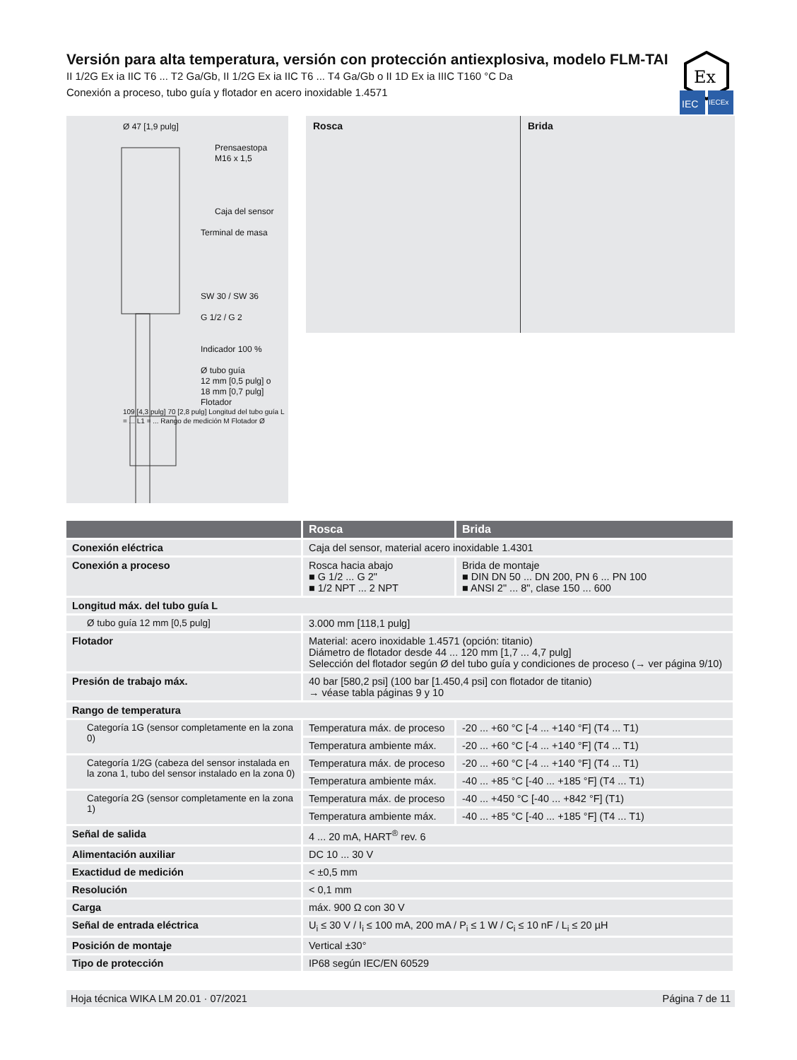Versión para alta temperatura, versión con protección antiexplosiva, modelo FLM-TAI
II 1/2G Ex ia IIC T6 ... T2 Ga/Gb, II 1/2G Ex ia IIC T6 ... T4 Ga/Gb o II 1D Ex ia IIIC T160 °C Da
Conexión a proceso, tubo guía y flotador en acero inoxidable 1.4571
Ex
IEC
IECEx
Ø 47 [1,9 pulg]
Prensaestopa
M16 x 1,5
Caja del sensor
Terminal de masa
SW 30 / SW 36
G 1/2 / G 2
Indicador 100 %
Ø tubo guía
12 mm [0,5 pulg] o
18 mm [0,7 pulg]
Flotador
109 [4,3 pulg] 70 [2,8 pulg] Longitud del tubo guía L = ... L1 = ... Rango de medición M Flotador Ø
Rosca Brida
| | Rosca | Brida | |
| --- | --- | --- | --- |
| Conexión eléctrica | Caja del sensor, material acero inoxidable 1.4301 | | |
| Conexión a proceso | Rosca hacia abajo ■ G 1/2 ... G 2" ■ 1/2 NPT ... 2 NPT | | Brida de montaje ■ DIN DN 50 ... DN 200, PN 6 ... PN 100 ■ ANSI 2" ... 8", clase 150 ... 600 |
| Longitud máx. del tubo guía L | | | |
| Ø tubo guía 12 mm [0,5 pulg] | 3.000 mm [118,1 pulg] | | |
| Flotador | Material: acero inoxidable 1.4571 (opción: titanio) Diámetro de flotador desde 44 ... 120 mm [1,7 ... 4,7 pulg] Selección del flotador según Ø del tubo guía y condiciones de proceso (→ ver página 9/10) | | |
| Presión de trabajo máx. | 40 bar [580,2 psi] (100 bar [1.450,4 psi] con flotador de titanio) → véase tabla páginas 9 y 10 | | |
| Rango de temperatura | | | |
| Categoría 1G (sensor completamente en la zona 0) | Temperatura máx. de proceso | -20 ... +60 °C [-4 ... +140 °F] (T4 ... T1) | |
| | Temperatura ambiente máx. | -20 ... +60 °C [-4 ... +140 °F] (T4 ... T1) | |
| Categoría 1/2G (cabeza del sensor instalada en la zona 1, tubo del sensor instalado en la zona 0) | Temperatura máx. de proceso | -20 ... +60 °C [-4 ... +140 °F] (T4 ... T1) | |
| | Temperatura ambiente máx. | -40 ... +85 °C [-40 ... +185 °F] (T4 ... T1) | |
| Categoría 2G (sensor completamente en la zona 1) | Temperatura máx. de proceso | -40 ... +450 °C [-40 ... +842 °F] (T1) | |
| | Temperatura ambiente máx. | -40 ... +85 °C [-40 ... +185 °F] (T4 ... T1) | |
| Señal de salida | 4 ... 20 mA, HART<sup>®</sup> rev. 6 | | |
| Alimentación auxiliar | DC 10 ... 30 V | | |
| Exactidud de medición | < ±0,5 mm | | |
| Resolución | < 0,1 mm | | |
| Carga | máx. 900 Ω con 30 V | | |
| Señal de entrada eléctrica | U<sub>i</sub> ≤ 30 V / I<sub>i</sub> ≤ 100 mA, 200 mA / P<sub>i</sub> ≤ 1 W / C<sub>i</sub> ≤ 10 nF / L<sub>i</sub> ≤ 20 µH | | |
| Posición de montaje | Vertical ±30° | | |
| Tipo de protección | IP68 según IEC/EN 60529 | | |
Hoja técnica WIKA LM 20.01 · 07/2021 Página 7 de 11